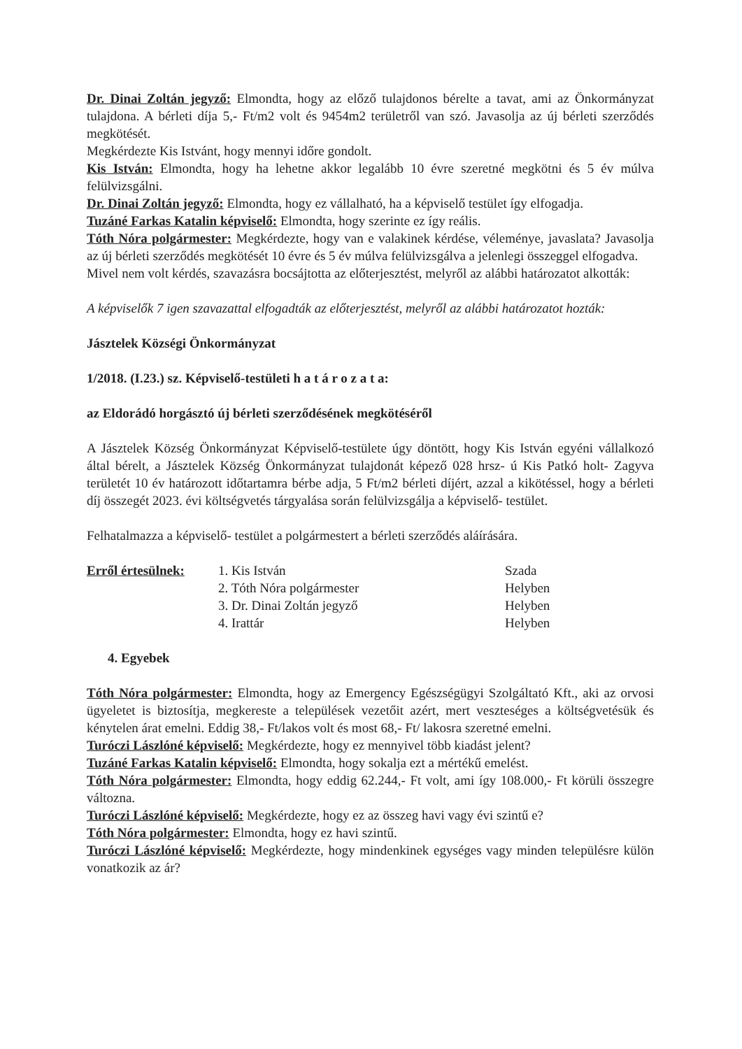Dr. Dinai Zoltán jegyző: Elmondta, hogy az előző tulajdonos bérelte a tavat, ami az Önkormányzat tulajdona. A bérleti díja 5,- Ft/m2 volt és 9454m2 területről van szó. Javasolja az új bérleti szerződés megkötését.
Megkérdezte Kis Istvánt, hogy mennyi időre gondolt.
Kis István: Elmondta, hogy ha lehetne akkor legalább 10 évre szeretné megkötni és 5 év múlva felülvizsgálni.
Dr. Dinai Zoltán jegyző: Elmondta, hogy ez vállalható, ha a képviselő testület így elfogadja.
Tuzáné Farkas Katalin képviselő: Elmondta, hogy szerinte ez így reális.
Tóth Nóra polgármester: Megkérdezte, hogy van e valakinek kérdése, véleménye, javaslata? Javasolja az új bérleti szerződés megkötését 10 évre és 5 év múlva felülvizsgálva a jelenlegi összeggel elfogadva.
Mivel nem volt kérdés, szavazásra bocsájtotta az előterjesztést, melyről az alábbi határozatot alkották:
A képviselők 7 igen szavazattal elfogadták az előterjesztést, melyről az alábbi határozatot hozták:
Jásztelek Községi Önkormányzat
1/2018. (I.23.) sz. Képviselő-testületi h a t á r o z a t a:
az Eldorádó horgásztó új bérleti szerződésének megkötéséről
A Jásztelek Község Önkormányzat Képviselő-testülete úgy döntött, hogy Kis István egyéni vállalkozó által bérelt, a Jásztelek Község Önkormányzat tulajdonát képező 028 hrsz- ú Kis Patkó holt- Zagyva területét 10 év határozott időtartamra bérbe adja, 5 Ft/m2 bérleti díjért, azzal a kikötéssel, hogy a bérleti díj összegét 2023. évi költségvetés tárgyalása során felülvizsgálja a képviselő- testület.
Felhatalmazza a képviselő- testület a polgármestert a bérleti szerződés aláírására.
| Erről értesülnek: | 1. Kis István | Szada |
| | 2. Tóth Nóra polgármester | Helyben |
| | 3. Dr. Dinai Zoltán jegyző | Helyben |
| | 4. Irattár | Helyben |
4. Egyebek
Tóth Nóra polgármester: Elmondta, hogy az Emergency Egészségügyi Szolgáltató Kft., aki az orvosi ügyeletet is biztosítja, megkereste a települések vezetőit azért, mert veszteséges a költségvetésük és kénytelen árat emelni. Eddig 38,- Ft/lakos volt és most 68,- Ft/ lakosra szeretné emelni.
Turóczi Lászlóné képviselő: Megkérdezte, hogy ez mennyivel több kiadást jelent?
Tuzáné Farkas Katalin képviselő: Elmondta, hogy sokalja ezt a mértékű emelést.
Tóth Nóra polgármester: Elmondta, hogy eddig 62.244,- Ft volt, ami így 108.000,- Ft körüli összegre változna.
Turóczi Lászlóné képviselő: Megkérdezte, hogy ez az összeg havi vagy évi szintű e?
Tóth Nóra polgármester: Elmondta, hogy ez havi szintű.
Turóczi Lászlóné képviselő: Megkérdezte, hogy mindenkinek egységes vagy minden településre külön vonatkozik az ár?